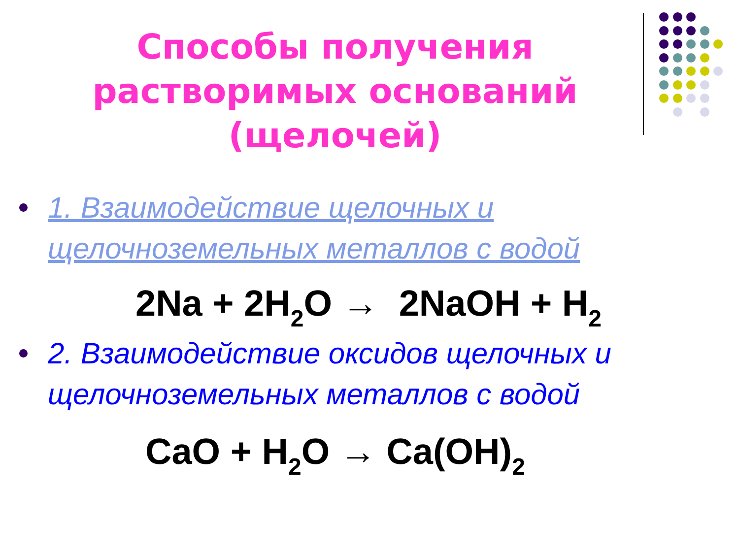Способы получения растворимых оснований (щелочей)
1. Взаимодействие щелочных и щелочноземельных металлов с водой
2Na + 2H<sub>2</sub>O → 2NaOH + H<sub>2</sub>
2. Взаимодействие оксидов щелочных и щелочноземельных металлов с водой
CaO + H<sub>2</sub>O → Ca(OH)<sub>2</sub>